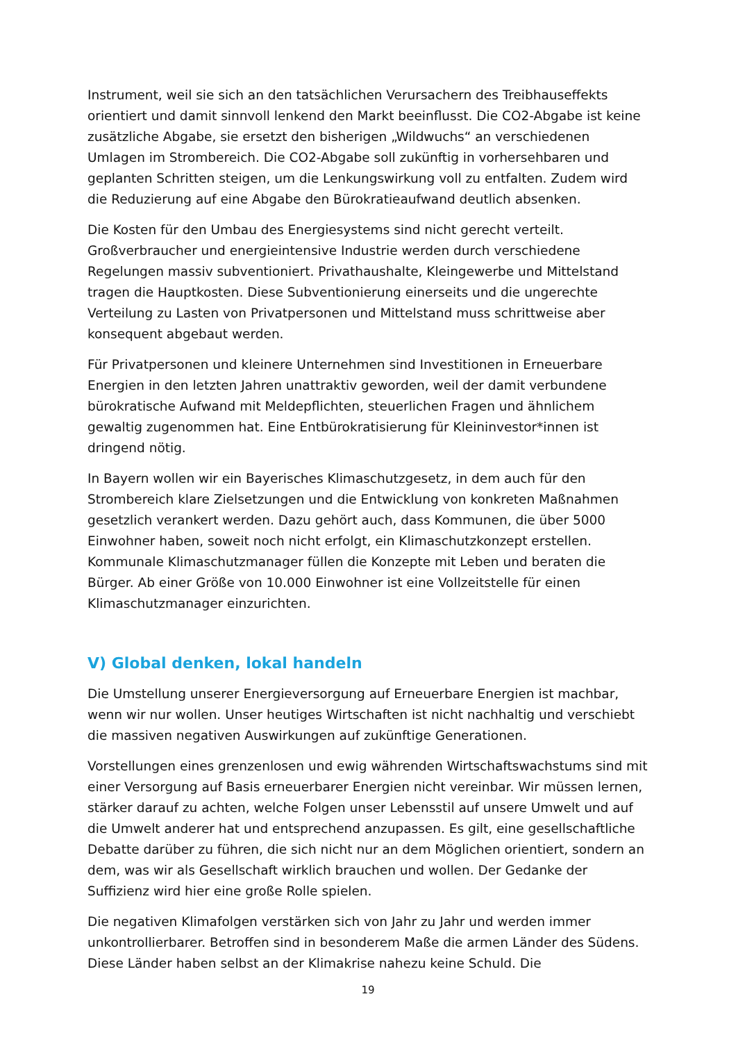Instrument, weil sie sich an den tatsächlichen Verursachern des Treibhauseffekts orientiert und damit sinnvoll lenkend den Markt beeinflusst. Die CO2-Abgabe ist keine zusätzliche Abgabe, sie ersetzt den bisherigen „Wildwuchs“ an verschiedenen Umlagen im Strombereich. Die CO2-Abgabe soll zukünftig in vorhersehbaren und geplanten Schritten steigen, um die Lenkungswirkung voll zu entfalten. Zudem wird die Reduzierung auf eine Abgabe den Bürokratieaufwand deutlich absenken.
Die Kosten für den Umbau des Energiesystems sind nicht gerecht verteilt. Großverbraucher und energieintensive Industrie werden durch verschiedene Regelungen massiv subventioniert. Privathaushalte, Kleingewerbe und Mittelstand tragen die Hauptkosten. Diese Subventionierung einerseits und die ungerechte Verteilung zu Lasten von Privatpersonen und Mittelstand muss schrittweise aber konsequent abgebaut werden.
Für Privatpersonen und kleinere Unternehmen sind Investitionen in Erneuerbare Energien in den letzten Jahren unattraktiv geworden, weil der damit verbundene bürokratische Aufwand mit Meldepflichten, steuerlichen Fragen und ähnlichem gewaltig zugenommen hat. Eine Entbürokratisierung für Kleininvestor*innen ist dringend nötig.
In Bayern wollen wir ein Bayerisches Klimaschutzgesetz, in dem auch für den Strombereich klare Zielsetzungen und die Entwicklung von konkreten Maßnahmen gesetzlich verankert werden. Dazu gehört auch, dass Kommunen, die über 5000 Einwohner haben, soweit noch nicht erfolgt, ein Klimaschutzkonzept erstellen. Kommunale Klimaschutzmanager füllen die Konzepte mit Leben und beraten die Bürger. Ab einer Größe von 10.000 Einwohner ist eine Vollzeitstelle für einen Klimaschutzmanager einzurichten.
V) Global denken, lokal handeln
Die Umstellung unserer Energieversorgung auf Erneuerbare Energien ist machbar, wenn wir nur wollen. Unser heutiges Wirtschaften ist nicht nachhaltig und verschiebt die massiven negativen Auswirkungen auf zukünftige Generationen.
Vorstellungen eines grenzenlosen und ewig währenden Wirtschaftswachstums sind mit einer Versorgung auf Basis erneuerbarer Energien nicht vereinbar. Wir müssen lernen, stärker darauf zu achten, welche Folgen unser Lebensstil auf unsere Umwelt und auf die Umwelt anderer hat und entsprechend anzupassen. Es gilt, eine gesellschaftliche Debatte darüber zu führen, die sich nicht nur an dem Möglichen orientiert, sondern an dem, was wir als Gesellschaft wirklich brauchen und wollen. Der Gedanke der Suffizienz wird hier eine große Rolle spielen.
Die negativen Klimafolgen verstärken sich von Jahr zu Jahr und werden immer unkontrollierbarer. Betroffen sind in besonderem Maße die armen Länder des Südens. Diese Länder haben selbst an der Klimakrise nahezu keine Schuld. Die
19